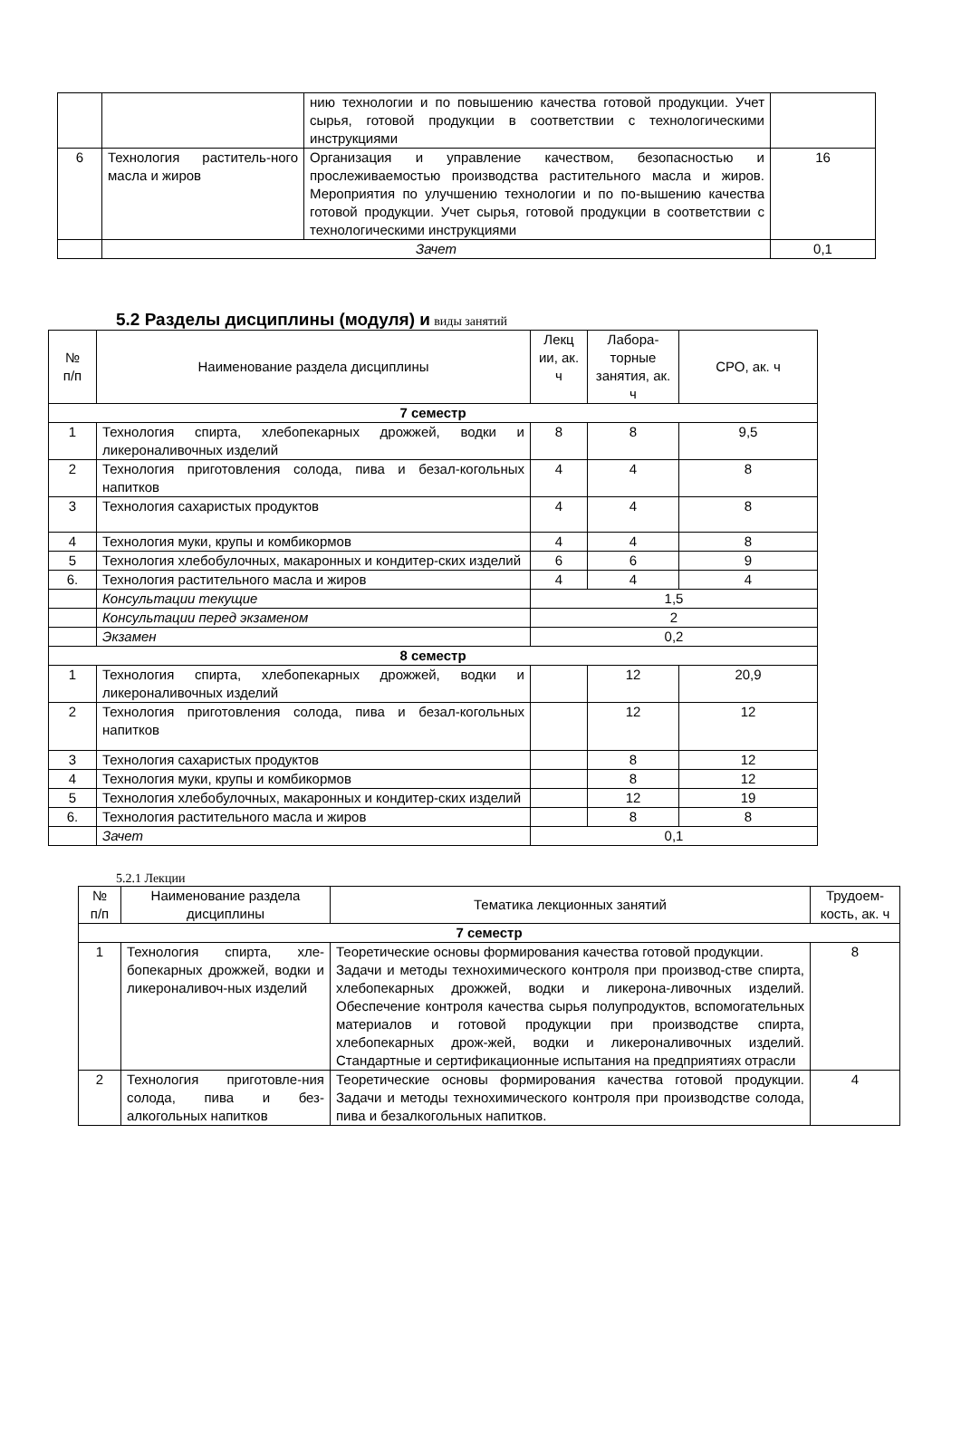| | | нию технологии и по повышению качества готовой продукции. Учет сырья, готовой продукции в соответствии с технологическими инструкциями | |
| 6 | Технология раститель-ного масла и жиров | Организация и управление качеством, безопасностью и прослеживаемостью производства растительного масла и жиров. Мероприятия по улучшению технологии и по по-вышению качества готовой продукции. Учет сырья, готовой продукции в соответствии с технологическими инструкциями | 16 |
| | Зачет | | 0,1 |
5.2 Разделы дисциплины (модуля) и виды занятий
| № п/п | Наименование раздела дисциплины | Лекц ии, ак. ч | Лабора-торные занятия, ак. ч | СРО, ак. ч |
| 7 семестр | | | | |
| 1 | Технология спирта, хлебопекарных дрожжей, водки и ликероналивочных изделий | 8 | 8 | 9,5 |
| 2 | Технология приготовления солода, пива и безал-когольных напитков | 4 | 4 | 8 |
| 3 | Технология сахаристых продуктов | 4 | 4 | 8 |
| 4 | Технология муки, крупы и комбикормов | 4 | 4 | 8 |
| 5 | Технология хлебобулочных, макаронных и кондитер-ских изделий | 6 | 6 | 9 |
| 6. | Технология растительного масла и жиров | 4 | 4 | 4 |
| | Консультации текущие | 1,5 | | |
| | Консультации перед экзаменом | 2 | | |
| | Экзамен | 0,2 | | |
| 8 семестр | | | | |
| 1 | Технология спирта, хлебопекарных дрожжей, водки и ликероналивочных изделий | | 12 | 20,9 |
| 2 | Технология приготовления солода, пива и безал-когольных напитков | | 12 | 12 |
| 3 | Технология сахаристых продуктов | | 8 | 12 |
| 4 | Технология муки, крупы и комбикормов | | 8 | 12 |
| 5 | Технология хлебобулочных, макаронных и кондитер-ских изделий | | 12 | 19 |
| 6. | Технология растительного масла и жиров | | 8 | 8 |
| | Зачет | 0,1 | | |
5.2.1 Лекции
| № п/п | Наименование раздела дисциплины | Тематика лекционных занятий | Трудоем-кость, ак. ч |
| 7 семестр | | | |
| 1 | Технология спирта, хле-бопекарных дрожжей, водки и ликероналивоч-ных изделий | Теоретические основы формирования качества готовой продукции. Задачи и методы технохимического контроля при производ-стве спирта, хлебопекарных дрожжей, водки и ликерона-ливочных изделий. Обеспечение контроля качества сырья полупродуктов, вспомогательных материалов и готовой продукции при производстве спирта, хлебопекарных дрож-жей, водки и ликероналивочных изделий. Стандартные и сертификационные испытания на предприятиях отрасли | 8 |
| 2 | Технология приготовле-ния солода, пива и без-алкогольных напитков | Теоретические основы формирования качества готовой продукции. Задачи и методы технохимического контроля при производстве солода, пива и безалкогольных напитков. | 4 |